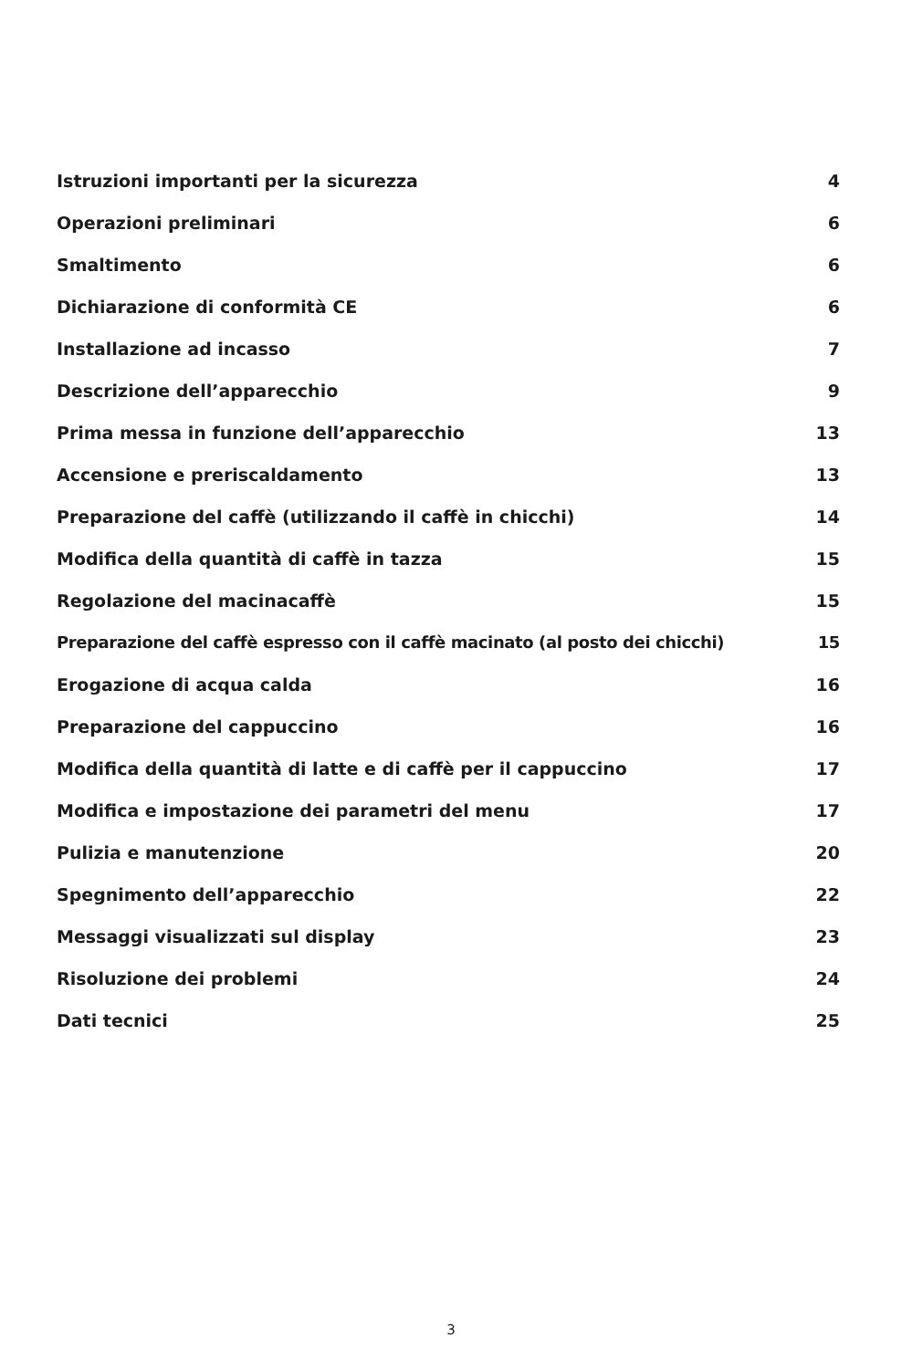Istruzioni importanti per la sicurezza 4
Operazioni preliminari 6
Smaltimento 6
Dichiarazione di conformità CE 6
Installazione ad incasso 7
Descrizione dell’apparecchio 9
Prima messa in funzione dell’apparecchio 13
Accensione e preriscaldamento 13
Preparazione del caffè (utilizzando il caffè in chicchi) 14
Modifica della quantità di caffè in tazza 15
Regolazione del macinacaffè 15
Preparazione del caffè espresso con il caffè macinato (al posto dei chicchi) 15
Erogazione di acqua calda 16
Preparazione del cappuccino 16
Modifica della quantità di latte e di caffè per il cappuccino 17
Modifica e impostazione dei parametri del menu 17
Pulizia e manutenzione 20
Spegnimento dell’apparecchio 22
Messaggi visualizzati sul display 23
Risoluzione dei problemi 24
Dati tecnici 25
3